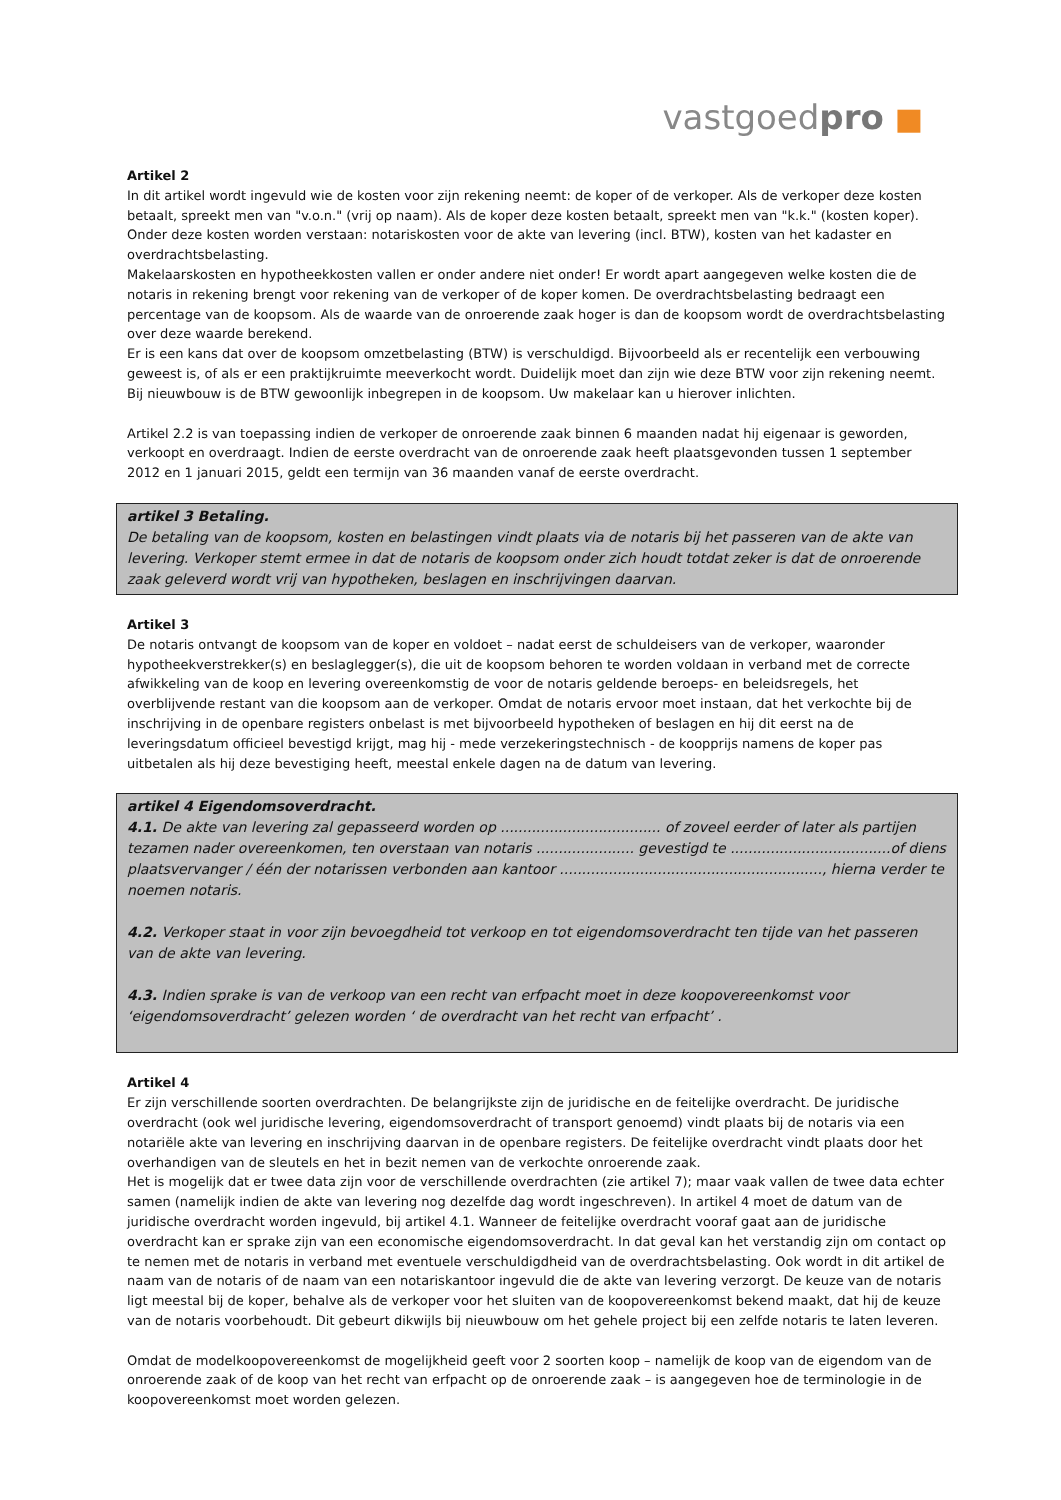vastgoedpro ■
Artikel 2
In dit artikel wordt ingevuld wie de kosten voor zijn rekening neemt: de koper of de verkoper. Als de verkoper deze kosten betaalt, spreekt men van "v.o.n." (vrij op naam). Als de koper deze kosten betaalt, spreekt men van "k.k." (kosten koper).
Onder deze kosten worden verstaan: notariskosten voor de akte van levering (incl. BTW), kosten van het kadaster en overdrachtsbelasting.
Makelaarskosten en hypotheekkosten vallen er onder andere niet onder! Er wordt apart aangegeven welke kosten die de notaris in rekening brengt voor rekening van de verkoper of de koper komen. De overdrachtsbelasting bedraagt een percentage van de koopsom. Als de waarde van de onroerende zaak hoger is dan de koopsom wordt de overdrachtsbelasting over deze waarde berekend.
Er is een kans dat over de koopsom omzetbelasting (BTW) is verschuldigd. Bijvoorbeeld als er recentelijk een verbouwing geweest is, of als er een praktijkruimte meeverkocht wordt. Duidelijk moet dan zijn wie deze BTW voor zijn rekening neemt. Bij nieuwbouw is de BTW gewoonlijk inbegrepen in de koopsom. Uw makelaar kan u hierover inlichten.
Artikel 2.2 is van toepassing indien de verkoper de onroerende zaak binnen 6 maanden nadat hij eigenaar is geworden, verkoopt en overdraagt. Indien de eerste overdracht van de onroerende zaak heeft plaatsgevonden tussen 1 september 2012 en 1 januari 2015, geldt een termijn van 36 maanden vanaf de eerste overdracht.
artikel 3 Betaling.
De betaling van de koopsom, kosten en belastingen vindt plaats via de notaris bij het passeren van de akte van levering. Verkoper stemt ermee in dat de notaris de koopsom onder zich houdt totdat zeker is dat de onroerende zaak geleverd wordt vrij van hypotheken, beslagen en inschrijvingen daarvan.
Artikel 3
De notaris ontvangt de koopsom van de koper en voldoet – nadat eerst de schuldeisers van de verkoper, waaronder hypotheekverstrekker(s) en beslaglegger(s), die uit de koopsom behoren te worden voldaan in verband met de correcte afwikkeling van de koop en levering overeenkomstig de voor de notaris geldende beroeps- en beleidsregels, het overblijvende restant van die koopsom aan de verkoper. Omdat de notaris ervoor moet instaan, dat het verkochte bij de inschrijving in de openbare registers onbelast is met bijvoorbeeld hypotheken of beslagen en hij dit eerst na de leveringsdatum officieel bevestigd krijgt, mag hij - mede verzekeringstechnisch - de koopprijs namens de koper pas uitbetalen als hij deze bevestiging heeft, meestal enkele dagen na de datum van levering.
artikel 4 Eigendomsoverdracht.
4.1. De akte van levering zal gepasseerd worden op .................................... of zoveel eerder of later als partijen tezamen nader overeenkomen, ten overstaan van notaris ...................... gevestigd te ....................................of diens plaatsvervanger / één der notarissen verbonden aan kantoor ..........................................................., hierna verder te noemen notaris.
4.2. Verkoper staat in voor zijn bevoegdheid tot verkoop en tot eigendomsoverdracht ten tijde van het passeren van de akte van levering.
4.3. Indien sprake is van de verkoop van een recht van erfpacht moet in deze koopovereenkomst voor ‘eigendomsoverdracht’ gelezen worden ‘ de overdracht van het recht van erfpacht’ .
Artikel 4
Er zijn verschillende soorten overdrachten. De belangrijkste zijn de juridische en de feitelijke overdracht. De juridische overdracht (ook wel juridische levering, eigendomsoverdracht of transport genoemd) vindt plaats bij de notaris via een notariële akte van levering en inschrijving daarvan in de openbare registers. De feitelijke overdracht vindt plaats door het overhandigen van de sleutels en het in bezit nemen van de verkochte onroerende zaak.
Het is mogelijk dat er twee data zijn voor de verschillende overdrachten (zie artikel 7); maar vaak vallen de twee data echter samen (namelijk indien de akte van levering nog dezelfde dag wordt ingeschreven). In artikel 4 moet de datum van de juridische overdracht worden ingevuld, bij artikel 4.1. Wanneer de feitelijke overdracht vooraf gaat aan de juridische overdracht kan er sprake zijn van een economische eigendomsoverdracht. In dat geval kan het verstandig zijn om contact op te nemen met de notaris in verband met eventuele verschuldigdheid van de overdrachtsbelasting. Ook wordt in dit artikel de naam van de notaris of de naam van een notariskantoor ingevuld die de akte van levering verzorgt. De keuze van de notaris ligt meestal bij de koper, behalve als de verkoper voor het sluiten van de koopovereenkomst bekend maakt, dat hij de keuze van de notaris voorbehoudt. Dit gebeurt dikwijls bij nieuwbouw om het gehele project bij een zelfde notaris te laten leveren.
Omdat de modelkoopovereenkomst de mogelijkheid geeft voor 2 soorten koop – namelijk de koop van de eigendom van de onroerende zaak of de koop van het recht van erfpacht op de onroerende zaak – is aangegeven hoe de terminologie in de koopovereenkomst moet worden gelezen.